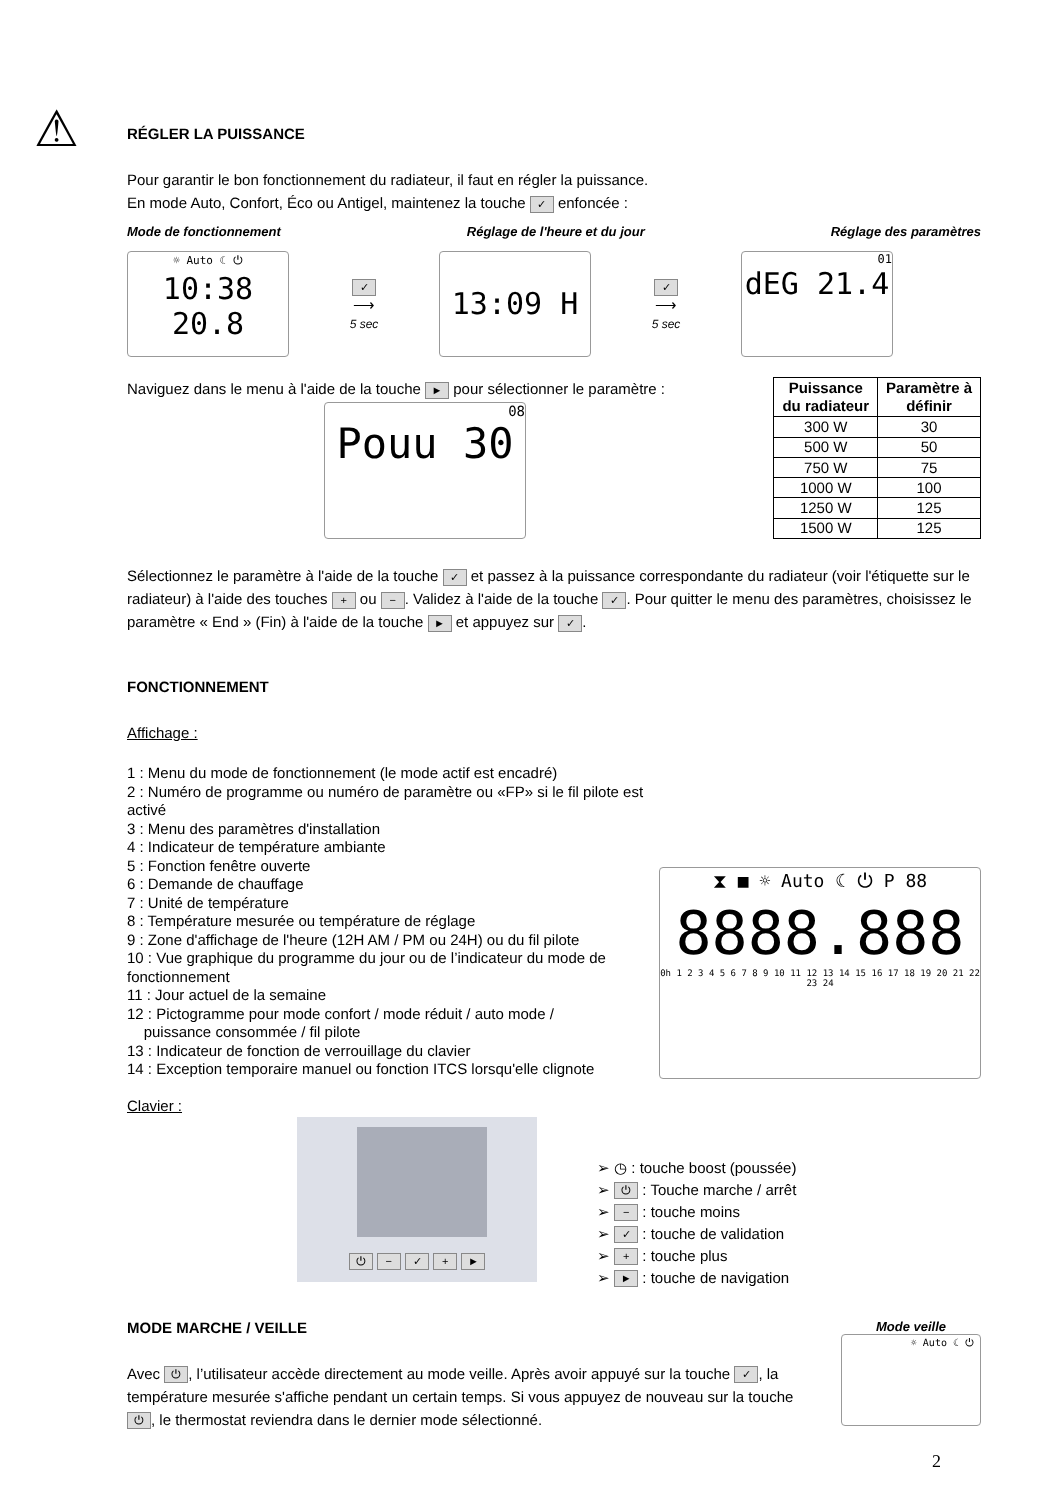⚠
RÉGLER LA PUISSANCE
Pour garantir le bon fonctionnement du radiateur, il faut en régler la puissance.
En mode Auto, Confort, Éco ou Antigel, maintenez la touche ✓ enfoncée :
Mode de fonctionnement Réglage de l'heure et du jour Réglage des paramètres
☼ Auto ☾ ⏻
10:38 20.8
✓
⟶
5 sec
13:09 H
✓
⟶
5 sec
01
dEG 21.4
Naviguez dans le menu à l'aide de la touche ► pour sélectionner le paramètre :
08
Pouu 30
| Puissance du radiateur | Paramètre à définir |
| --- | --- |
| 300 W | 30 |
| 500 W | 50 |
| 750 W | 75 |
| 1000 W | 100 |
| 1250 W | 125 |
| 1500 W | 125 |
Sélectionnez le paramètre à l'aide de la touche ✓ et passez à la puissance correspondante du radiateur (voir l'étiquette sur le radiateur) à l'aide des touches + ou −. Validez à l'aide de la touche ✓. Pour quitter le menu des paramètres, choisissez le paramètre « End » (Fin) à l'aide de la touche ► et appuyez sur ✓.
FONCTIONNEMENT
Affichage :
1 : Menu du mode de fonctionnement (le mode actif est encadré)
2 : Numéro de programme ou numéro de paramètre ou «FP» si le fil pilote est activé
3 : Menu des paramètres d'installation
4 : Indicateur de température ambiante
5 : Fonction fenêtre ouverte
6 : Demande de chauffage
7 : Unité de température
8 : Température mesurée ou température de réglage
9 : Zone d'affichage de l'heure (12H AM / PM ou 24H) ou du fil pilote
10 : Vue graphique du programme du jour ou de l’indicateur du mode de fonctionnement
11 : Jour actuel de la semaine
12 : Pictogramme pour mode confort / mode réduit / auto mode /
puissance consommée / fil pilote
13 : Indicateur de fonction de verrouillage du clavier
14 : Exception temporaire manuel ou fonction ITCS lorsqu'elle clignote
⧗ ■ ☼ Auto ☾ ⏻ P 88
8888.888
0h 1 2 3 4 5 6 7 8 9 10 11 12 13 14 15 16 17 18 19 20 21 22 23 24
Clavier :
⏻ − ✓ + ►
➢ ◷ : touche boost (poussée)
➢ ⏻ : Touche marche / arrêt
➢ − : touche moins
➢ ✓ : touche de validation
➢ + : touche plus
➢ ► : touche de navigation
MODE MARCHE / VEILLE
Avec ⏻, l’utilisateur accède directement au mode veille. Après avoir appuyé sur la touche ✓, la température mesurée s'affiche pendant un certain temps. Si vous appuyez de nouveau sur la touche ⏻, le thermostat reviendra dans le dernier mode sélectionné.
Mode veille
☼ Auto ☾ ⏻
2